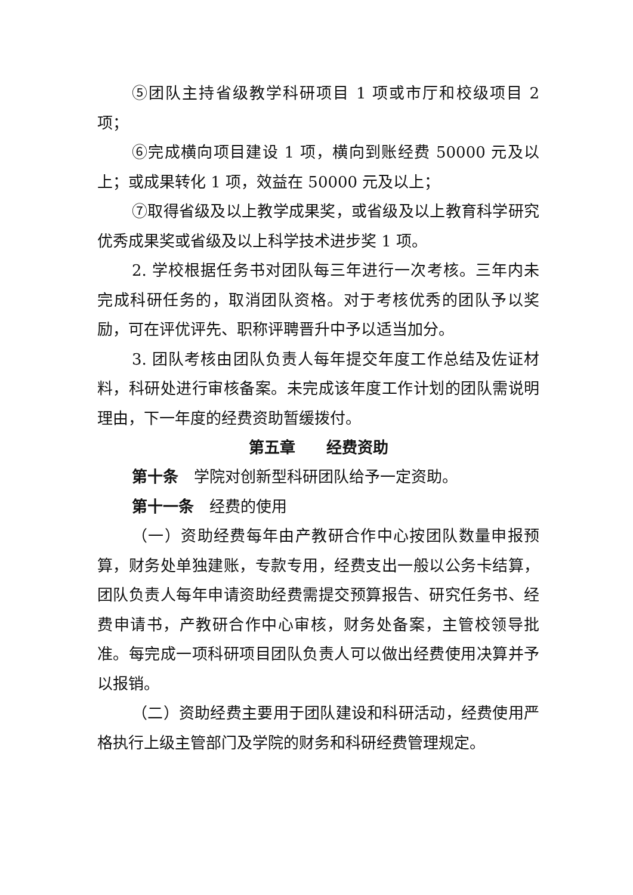⑤团队主持省级教学科研项目 1 项或市厅和校级项目 2 项；
⑥完成横向项目建设 1 项，横向到账经费 50000 元及以上；或成果转化 1 项，效益在 50000 元及以上；
⑦取得省级及以上教学成果奖，或省级及以上教育科学研究优秀成果奖或省级及以上科学技术进步奖 1 项。
2. 学校根据任务书对团队每三年进行一次考核。三年内未完成科研任务的，取消团队资格。对于考核优秀的团队予以奖励，可在评优评先、职称评聘晋升中予以适当加分。
3. 团队考核由团队负责人每年提交年度工作总结及佐证材料，科研处进行审核备案。未完成该年度工作计划的团队需说明理由，下一年度的经费资助暂缓拨付。
第五章　　经费资助
第十条　学院对创新型科研团队给予一定资助。
第十一条　经费的使用
（一）资助经费每年由产教研合作中心按团队数量申报预算，财务处单独建账，专款专用，经费支出一般以公务卡结算，团队负责人每年申请资助经费需提交预算报告、研究任务书、经费申请书，产教研合作中心审核，财务处备案，主管校领导批准。每完成一项科研项目团队负责人可以做出经费使用决算并予以报销。
（二）资助经费主要用于团队建设和科研活动，经费使用严格执行上级主管部门及学院的财务和科研经费管理规定。